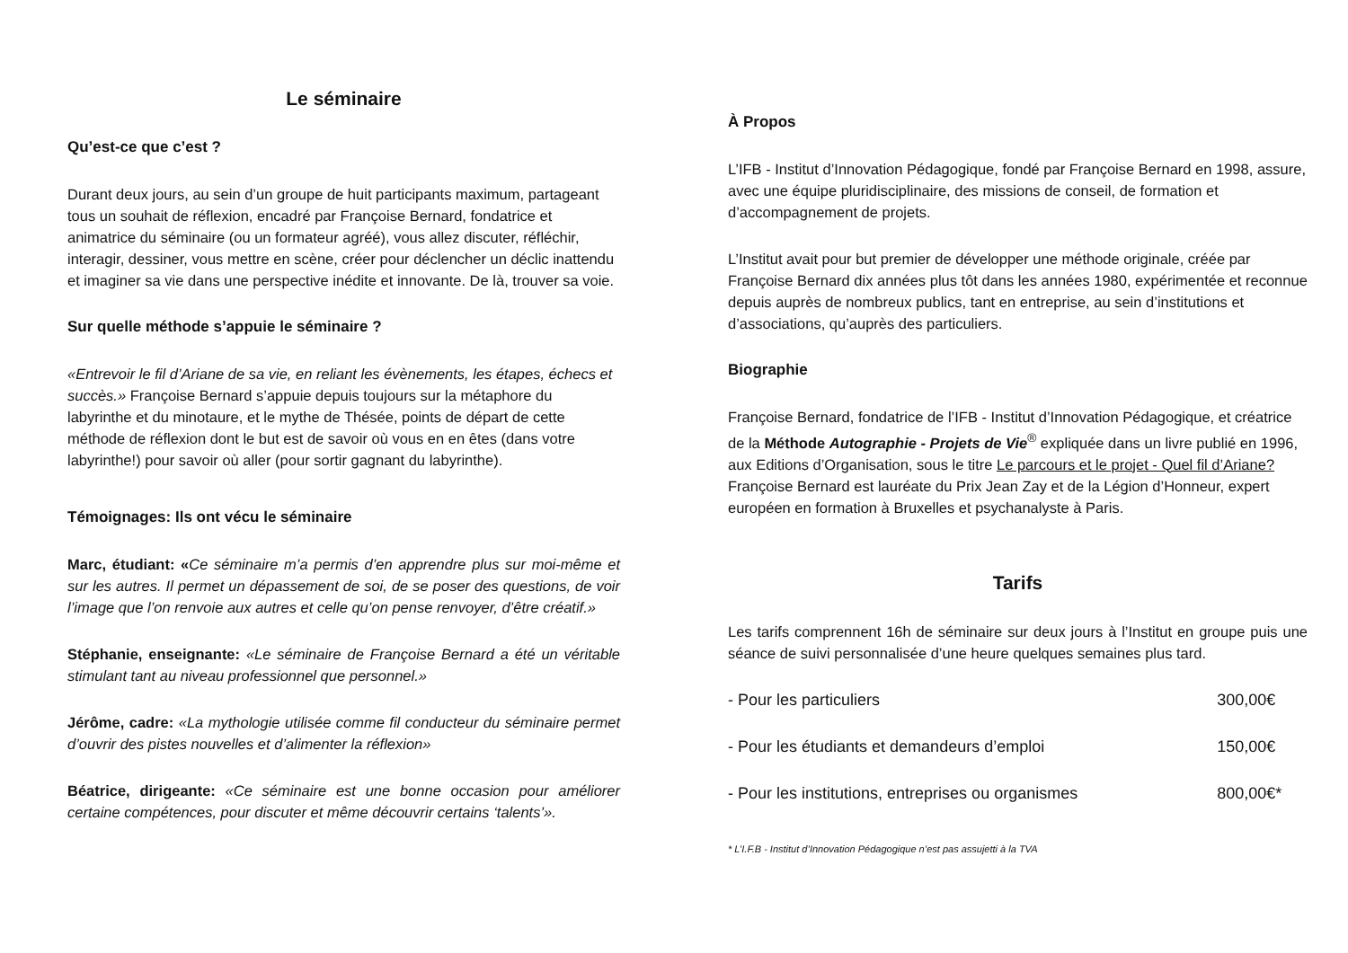Le séminaire
Qu’est-ce que c’est ?
Durant deux jours, au sein d’un groupe de huit participants maximum, partageant tous un souhait de réflexion, encadré par Françoise Bernard, fondatrice et animatrice du séminaire (ou un formateur agréé), vous allez discuter, réfléchir, interagir, dessiner, vous mettre en scène, créer pour déclencher un déclic inattendu et imaginer sa vie dans une perspective inédite et innovante. De là, trouver sa voie.
Sur quelle méthode s’appuie le séminaire ?
«Entrevoir le fil d’Ariane de sa vie, en reliant les évènements, les étapes, échecs et succès.» Françoise Bernard s’appuie depuis toujours sur la métaphore du labyrinthe et du minotaure, et le mythe de Thésée, points de départ de cette méthode de réflexion dont le but est de savoir où vous en en êtes (dans votre labyrinthe!) pour savoir où aller (pour sortir gagnant du labyrinthe).
Témoignages: Ils ont vécu le séminaire
Marc, étudiant: «Ce séminaire m’a permis d’en apprendre plus sur moi-même et sur les autres. Il permet un dépassement de soi, de se poser des questions, de voir l’image que l’on renvoie aux autres et celle qu’on pense renvoyer, d’être créatif.»
Stéphanie, enseignante: «Le séminaire de Françoise Bernard a été un véritable stimulant tant au niveau professionnel que personnel.»
Jérôme, cadre: «La mythologie utilisée comme fil conducteur du séminaire permet d’ouvrir des pistes nouvelles et d’alimenter la réflexion»
Béatrice, dirigeante: «Ce séminaire est une bonne occasion pour améliorer certaine compétences, pour discuter et même découvrir certains ‘talents’».
À Propos
L’IFB - Institut d’Innovation Pédagogique, fondé par Françoise Bernard en 1998, assure, avec une équipe pluridisciplinaire, des missions de conseil, de formation et d’accompagnement de projets.
L’Institut avait pour but premier de développer une méthode originale, créée par Françoise Bernard dix années plus tôt dans les années 1980, expérimentée et reconnue depuis auprès de nombreux publics, tant en entreprise, au sein d’institutions et d’associations, qu’auprès des particuliers.
Biographie
Françoise Bernard, fondatrice de l’IFB - Institut d’Innovation Pédagogique, et créatrice de la Méthode Autographie - Projets de Vie<sup>®</sup> expliquée dans un livre publié en 1996, aux Editions d’Organisation, sous le titre Le parcours et le projet - Quel fil d’Ariane? Françoise Bernard est lauréate du Prix Jean Zay et de la Légion d’Honneur, expert européen en formation à Bruxelles et psychanalyste à Paris.
Tarifs
Les tarifs comprennent 16h de séminaire sur deux jours à l’Institut en groupe puis une séance de suivi personnalisée d’une heure quelques semaines plus tard.
| - Pour les particuliers | 300,00€ |
| - Pour les étudiants et demandeurs d’emploi | 150,00€ |
| - Pour les institutions, entreprises ou organismes | 800,00€* |
* L’I.F.B - Institut d’Innovation Pédagogique n’est pas assujetti à la TVA